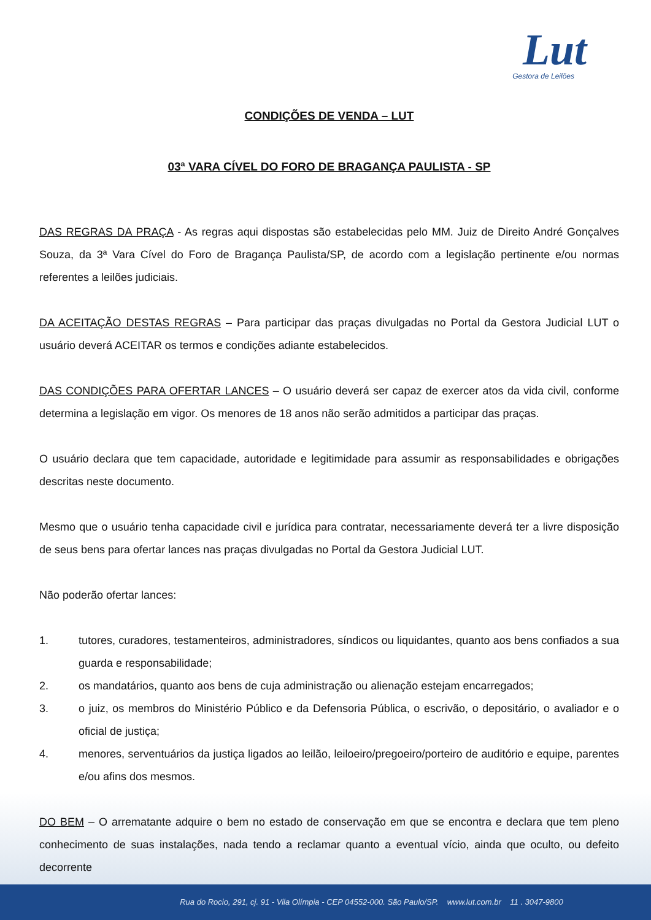Lut
Gestora de Leilões
CONDIÇÕES DE VENDA – LUT
03ª VARA CÍVEL DO FORO DE BRAGANÇA PAULISTA - SP
DAS REGRAS DA PRAÇA - As regras aqui dispostas são estabelecidas pelo MM. Juiz de Direito André Gonçalves Souza, da 3ª Vara Cível do Foro de Bragança Paulista/SP, de acordo com a legislação pertinente e/ou normas referentes a leilões judiciais.
DA ACEITAÇÃO DESTAS REGRAS – Para participar das praças divulgadas no Portal da Gestora Judicial LUT o usuário deverá ACEITAR os termos e condições adiante estabelecidos.
DAS CONDIÇÕES PARA OFERTAR LANCES – O usuário deverá ser capaz de exercer atos da vida civil, conforme determina a legislação em vigor. Os menores de 18 anos não serão admitidos a participar das praças.
O usuário declara que tem capacidade, autoridade e legitimidade para assumir as responsabilidades e obrigações descritas neste documento.
Mesmo que o usuário tenha capacidade civil e jurídica para contratar, necessariamente deverá ter a livre disposição de seus bens para ofertar lances nas praças divulgadas no Portal da Gestora Judicial LUT.
Não poderão ofertar lances:
1. tutores, curadores, testamenteiros, administradores, síndicos ou liquidantes, quanto aos bens confiados a sua guarda e responsabilidade;
2. os mandatários, quanto aos bens de cuja administração ou alienação estejam encarregados;
3. o juiz, os membros do Ministério Público e da Defensoria Pública, o escrivão, o depositário, o avaliador e o oficial de justiça;
4. menores, serventuários da justiça ligados ao leilão, leiloeiro/pregoeiro/porteiro de auditório e equipe, parentes e/ou afins dos mesmos.
DO BEM – O arrematante adquire o bem no estado de conservação em que se encontra e declara que tem pleno conhecimento de suas instalações, nada tendo a reclamar quanto a eventual vício, ainda que oculto, ou defeito decorrente
Rua do Rocio, 291, cj. 91 - Vila Olímpia - CEP 04552-000. São Paulo/SP. www.lut.com.br 11 . 3047-9800